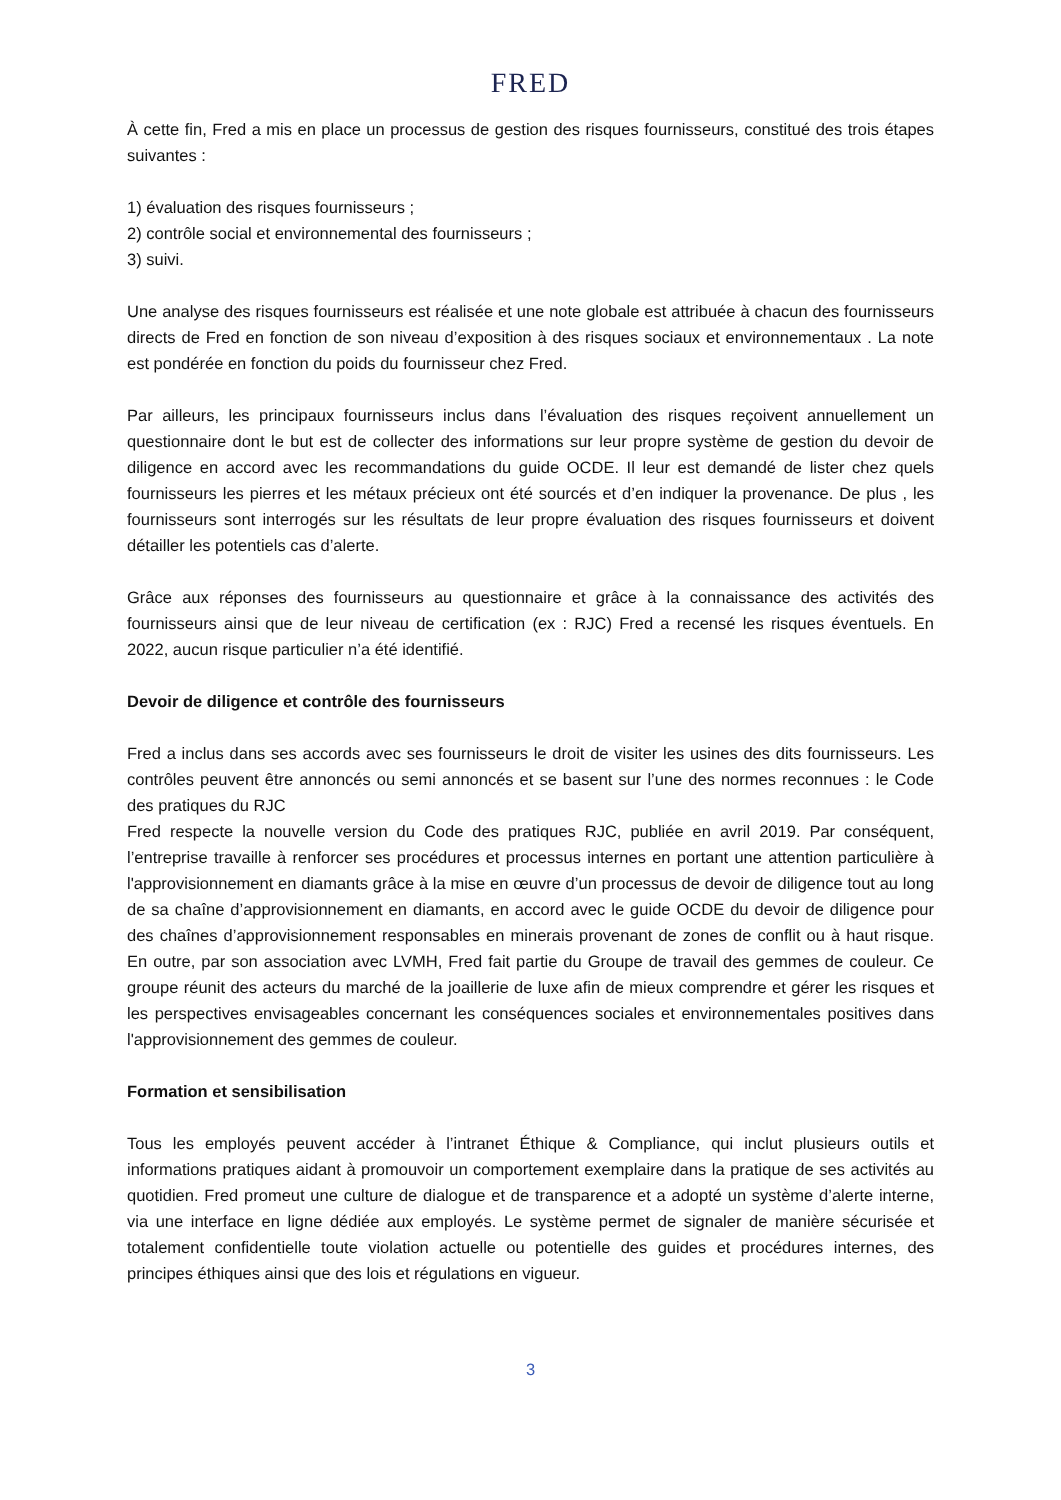FRED
À cette fin, Fred a mis en place un processus de gestion des risques fournisseurs, constitué des trois étapes suivantes :
1) évaluation des risques fournisseurs ;
2) contrôle social et environnemental des fournisseurs ;
3) suivi.
Une analyse des risques fournisseurs est réalisée et une note globale est attribuée à chacun des fournisseurs directs de Fred en fonction de son niveau d’exposition à des risques sociaux et environnementaux . La note est pondérée en fonction du poids du fournisseur chez Fred.
Par ailleurs, les principaux fournisseurs inclus dans l’évaluation des risques reçoivent annuellement un questionnaire dont le but est de collecter des informations sur leur propre système de gestion du devoir de diligence en accord avec les recommandations du guide OCDE. Il leur est demandé de lister chez quels fournisseurs les pierres et les métaux précieux ont été sourcés et d’en indiquer la provenance. De plus , les fournisseurs sont interrogés sur les résultats de leur propre évaluation des risques fournisseurs et doivent détailler les potentiels cas d’alerte.
Grâce aux réponses des fournisseurs au questionnaire et grâce à la connaissance des activités des fournisseurs ainsi que de leur niveau de certification (ex : RJC) Fred a recensé les risques éventuels. En 2022, aucun risque particulier n’a été identifié.
Devoir de diligence et contrôle des fournisseurs
Fred a inclus dans ses accords avec ses fournisseurs le droit de visiter les usines des dits fournisseurs. Les contrôles peuvent être annoncés ou semi annoncés et se basent sur l’une des normes reconnues : le Code des pratiques du RJC
Fred respecte la nouvelle version du Code des pratiques RJC, publiée en avril 2019. Par conséquent, l’entreprise travaille à renforcer ses procédures et processus internes en portant une attention particulière à l'approvisionnement en diamants grâce à la mise en œuvre d’un processus de devoir de diligence tout au long de sa chaîne d’approvisionnement en diamants, en accord avec le guide OCDE du devoir de diligence pour des chaînes d’approvisionnement responsables en minerais provenant de zones de conflit ou à haut risque. En outre, par son association avec LVMH, Fred fait partie du Groupe de travail des gemmes de couleur. Ce groupe réunit des acteurs du marché de la joaillerie de luxe afin de mieux comprendre et gérer les risques et les perspectives envisageables concernant les conséquences sociales et environnementales positives dans l'approvisionnement des gemmes de couleur.
Formation et sensibilisation
Tous les employés peuvent accéder à l’intranet Éthique & Compliance, qui inclut plusieurs outils et informations pratiques aidant à promouvoir un comportement exemplaire dans la pratique de ses activités au quotidien. Fred promeut une culture de dialogue et de transparence et a adopté un système d’alerte interne, via une interface en ligne dédiée aux employés. Le système permet de signaler de manière sécurisée et totalement confidentielle toute violation actuelle ou potentielle des guides et procédures internes, des principes éthiques ainsi que des lois et régulations en vigueur.
3